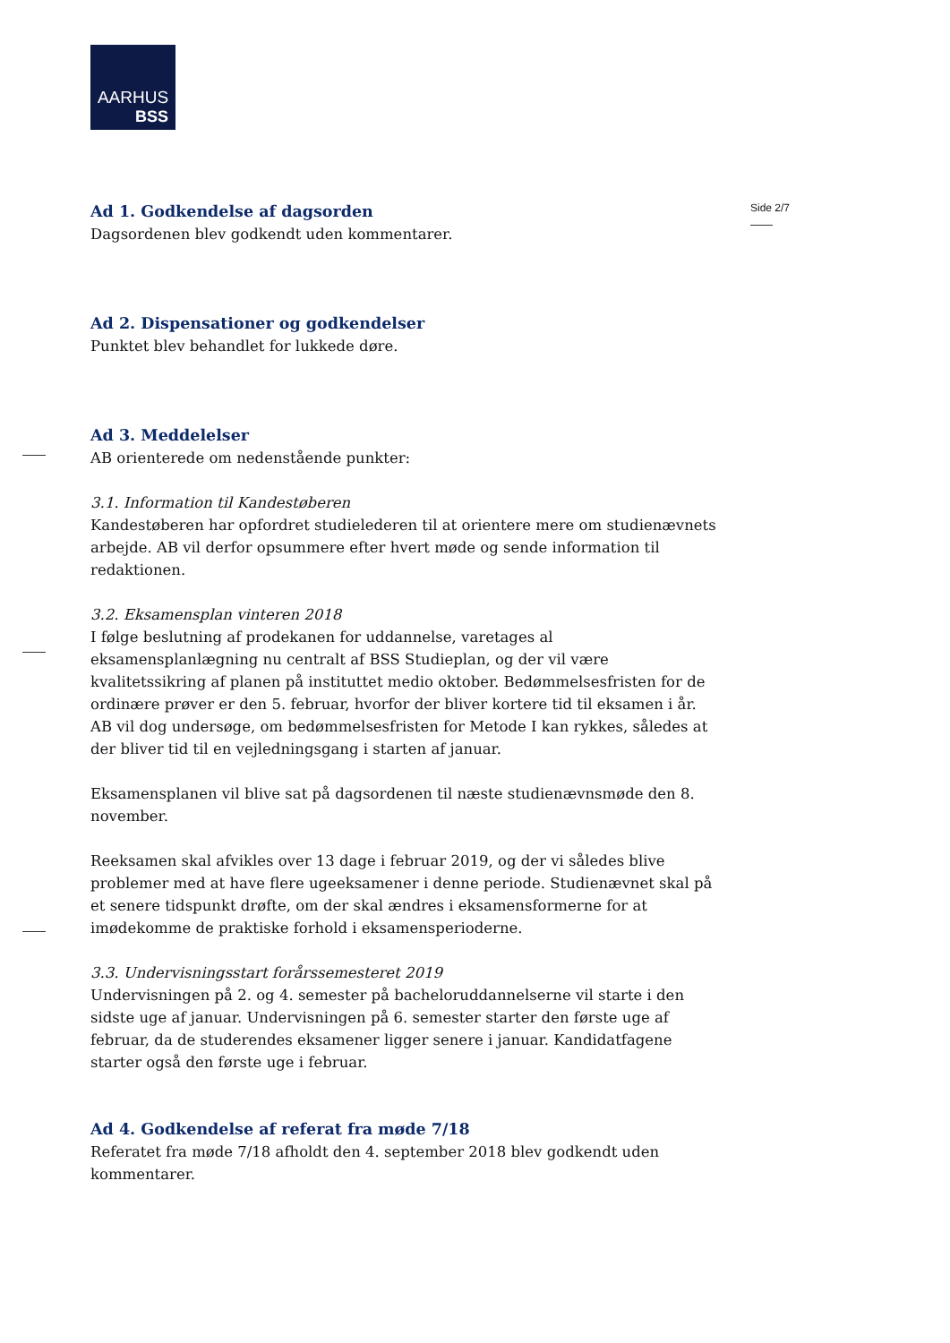AARHUS
BSS
Side 2/7
Ad 1. Godkendelse af dagsorden
Dagsordenen blev godkendt uden kommentarer.
Ad 2. Dispensationer og godkendelser
Punktet blev behandlet for lukkede døre.
Ad 3. Meddelelser
AB orienterede om nedenstående punkter:
3.1. Information til Kandestøberen
Kandestøberen har opfordret studielederen til at orientere mere om studienævnets arbejde. AB vil derfor opsummere efter hvert møde og sende information til redaktionen.
3.2. Eksamensplan vinteren 2018
I følge beslutning af prodekanen for uddannelse, varetages al eksamensplanlægning nu centralt af BSS Studieplan, og der vil være kvalitetssikring af planen på instituttet medio oktober. Bedømmelsesfristen for de ordinære prøver er den 5. februar, hvorfor der bliver kortere tid til eksamen i år. AB vil dog undersøge, om bedømmelsesfristen for Metode I kan rykkes, således at der bliver tid til en vejledningsgang i starten af januar.
Eksamensplanen vil blive sat på dagsordenen til næste studienævnsmøde den 8. november.
Reeksamen skal afvikles over 13 dage i februar 2019, og der vi således blive problemer med at have flere ugeeksamener i denne periode. Studienævnet skal på et senere tidspunkt drøfte, om der skal ændres i eksamensformerne for at imødekomme de praktiske forhold i eksamensperioderne.
3.3. Undervisningsstart forårssemesteret 2019
Undervisningen på 2. og 4. semester på bacheloruddannelserne vil starte i den sidste uge af januar. Undervisningen på 6. semester starter den første uge af februar, da de studerendes eksamener ligger senere i januar. Kandidatfagene starter også den første uge i februar.
Ad 4. Godkendelse af referat fra møde 7/18
Referatet fra møde 7/18 afholdt den 4. september 2018 blev godkendt uden kommentarer.